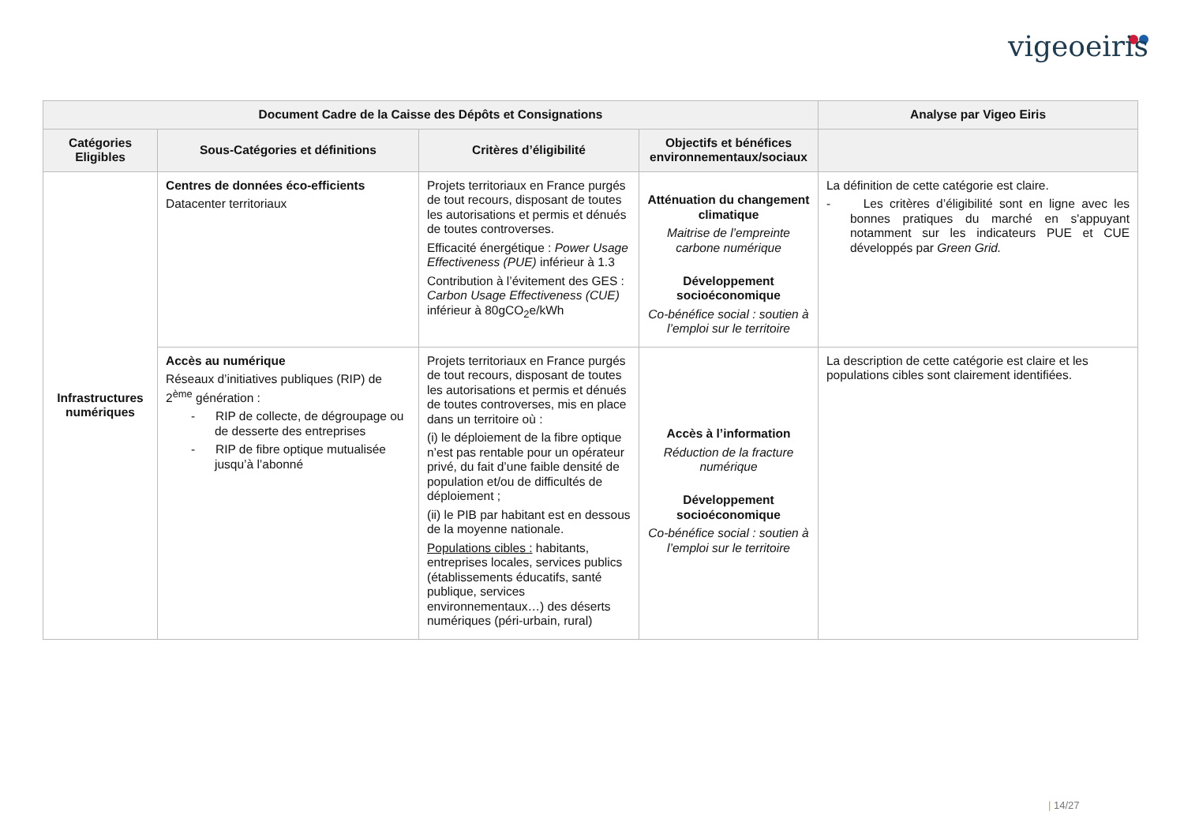vigeoeiris
| Document Cadre de la Caisse des Dépôts et Consignations | | | | Analyse par Vigeo Eiris |
| --- | --- | --- | --- | --- |
| Catégories Eligibles | Sous-Catégories et définitions | Critères d’éligibilité | Objectifs et bénéfices environnementaux/sociaux | |
| Infrastructures numériques | Centres de données éco-efficients Datacenter territoriaux | Projets territoriaux en France purgés de tout recours, disposant de toutes les autorisations et permis et dénués de toutes controverses. Efficacité énergétique : Power Usage Effectiveness (PUE) inférieur à 1.3 Contribution à l’évitement des GES : Carbon Usage Effectiveness (CUE) inférieur à 80gCO<sub>2</sub>e/kWh | Atténuation du changement climatique Maitrise de l’empreinte carbone numérique Développement socioéconomique Co-bénéfice social : soutien à l’emploi sur le territoire | La définition de cette catégorie est claire. - Les critères d’éligibilité sont en ligne avec les bonnes pratiques du marché en s'appuyant notamment sur les indicateurs PUE et CUE développés par Green Grid. |
| | Accès au numérique Réseaux d’initiatives publiques (RIP) de 2<sup>ème</sup> génération : - RIP de collecte, de dégroupage ou de desserte des entreprises - RIP de fibre optique mutualisée jusqu’à l’abonné | Projets territoriaux en France purgés de tout recours, disposant de toutes les autorisations et permis et dénués de toutes controverses, mis en place dans un territoire où : (i) le déploiement de la fibre optique n’est pas rentable pour un opérateur privé, du fait d’une faible densité de population et/ou de difficultés de déploiement ; (ii) le PIB par habitant est en dessous de la moyenne nationale. Populations cibles : habitants, entreprises locales, services publics (établissements éducatifs, santé publique, services environnementaux…) des déserts numériques (péri-urbain, rural) | Accès à l’information Réduction de la fracture numérique Développement socioéconomique Co-bénéfice social : soutien à l’emploi sur le territoire | La description de cette catégorie est claire et les populations cibles sont clairement identifiées. |
| 14/27